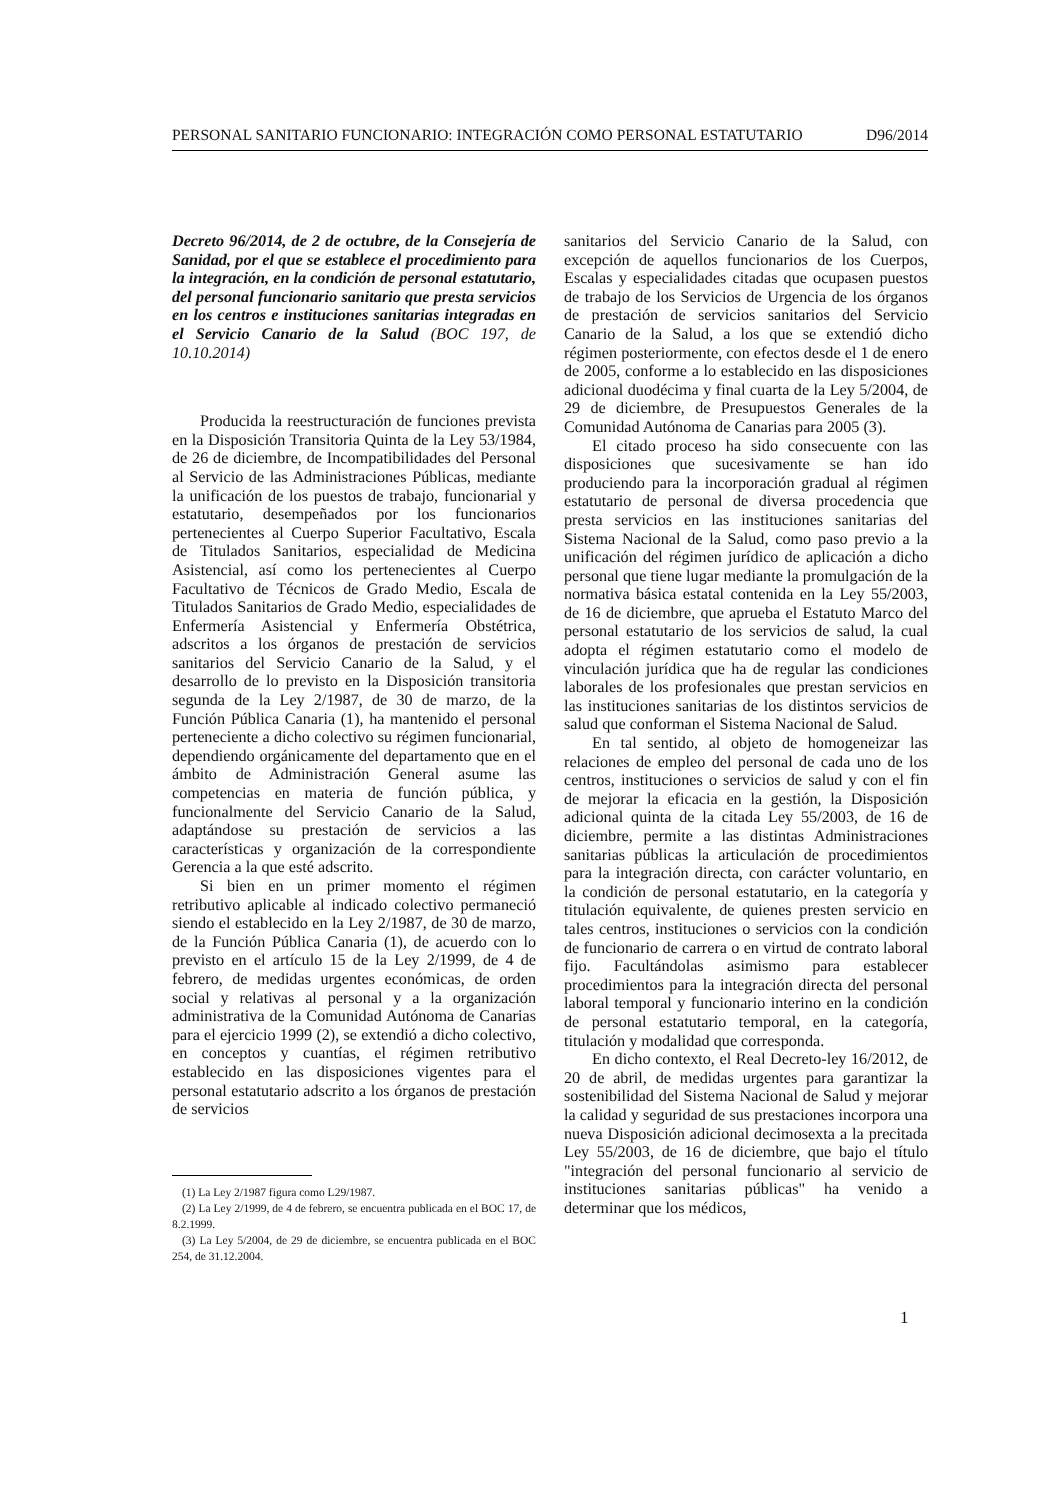PERSONAL SANITARIO FUNCIONARIO: INTEGRACIÓN COMO PERSONAL ESTATUTARIO D96/2014
Decreto 96/2014, de 2 de octubre, de la Consejería de Sanidad, por el que se establece el procedimiento para la integración, en la condición de personal estatutario, del personal funcionario sanitario que presta servicios en los centros e instituciones sanitarias integradas en el Servicio Canario de la Salud (BOC 197, de 10.10.2014)
Producida la reestructuración de funciones prevista en la Disposición Transitoria Quinta de la Ley 53/1984, de 26 de diciembre, de Incompatibilidades del Personal al Servicio de las Administraciones Públicas, mediante la unificación de los puestos de trabajo, funcionarial y estatutario, desempeñados por los funcionarios pertenecientes al Cuerpo Superior Facultativo, Escala de Titulados Sanitarios, especialidad de Medicina Asistencial, así como los pertenecientes al Cuerpo Facultativo de Técnicos de Grado Medio, Escala de Titulados Sanitarios de Grado Medio, especialidades de Enfermería Asistencial y Enfermería Obstétrica, adscritos a los órganos de prestación de servicios sanitarios del Servicio Canario de la Salud, y el desarrollo de lo previsto en la Disposición transitoria segunda de la Ley 2/1987, de 30 de marzo, de la Función Pública Canaria (1), ha mantenido el personal perteneciente a dicho colectivo su régimen funcionarial, dependiendo orgánicamente del departamento que en el ámbito de Administración General asume las competencias en materia de función pública, y funcionalmente del Servicio Canario de la Salud, adaptándose su prestación de servicios a las características y organización de la correspondiente Gerencia a la que esté adscrito.
Si bien en un primer momento el régimen retributivo aplicable al indicado colectivo permaneció siendo el establecido en la Ley 2/1987, de 30 de marzo, de la Función Pública Canaria (1), de acuerdo con lo previsto en el artículo 15 de la Ley 2/1999, de 4 de febrero, de medidas urgentes económicas, de orden social y relativas al personal y a la organización administrativa de la Comunidad Autónoma de Canarias para el ejercicio 1999 (2), se extendió a dicho colectivo, en conceptos y cuantías, el régimen retributivo establecido en las disposiciones vigentes para el personal estatutario adscrito a los órganos de prestación de servicios
(1) La Ley 2/1987 figura como L29/1987.
(2) La Ley 2/1999, de 4 de febrero, se encuentra publicada en el BOC 17, de 8.2.1999.
(3) La Ley 5/2004, de 29 de diciembre, se encuentra publicada en el BOC 254, de 31.12.2004.
sanitarios del Servicio Canario de la Salud, con excepción de aquellos funcionarios de los Cuerpos, Escalas y especialidades citadas que ocupasen puestos de trabajo de los Servicios de Urgencia de los órganos de prestación de servicios sanitarios del Servicio Canario de la Salud, a los que se extendió dicho régimen posteriormente, con efectos desde el 1 de enero de 2005, conforme a lo establecido en las disposiciones adicional duodécima y final cuarta de la Ley 5/2004, de 29 de diciembre, de Presupuestos Generales de la Comunidad Autónoma de Canarias para 2005 (3).
El citado proceso ha sido consecuente con las disposiciones que sucesivamente se han ido produciendo para la incorporación gradual al régimen estatutario de personal de diversa procedencia que presta servicios en las instituciones sanitarias del Sistema Nacional de la Salud, como paso previo a la unificación del régimen jurídico de aplicación a dicho personal que tiene lugar mediante la promulgación de la normativa básica estatal contenida en la Ley 55/2003, de 16 de diciembre, que aprueba el Estatuto Marco del personal estatutario de los servicios de salud, la cual adopta el régimen estatutario como el modelo de vinculación jurídica que ha de regular las condiciones laborales de los profesionales que prestan servicios en las instituciones sanitarias de los distintos servicios de salud que conforman el Sistema Nacional de Salud.
En tal sentido, al objeto de homogeneizar las relaciones de empleo del personal de cada uno de los centros, instituciones o servicios de salud y con el fin de mejorar la eficacia en la gestión, la Disposición adicional quinta de la citada Ley 55/2003, de 16 de diciembre, permite a las distintas Administraciones sanitarias públicas la articulación de procedimientos para la integración directa, con carácter voluntario, en la condición de personal estatutario, en la categoría y titulación equivalente, de quienes presten servicio en tales centros, instituciones o servicios con la condición de funcionario de carrera o en virtud de contrato laboral fijo. Facultándolas asimismo para establecer procedimientos para la integración directa del personal laboral temporal y funcionario interino en la condición de personal estatutario temporal, en la categoría, titulación y modalidad que corresponda.
En dicho contexto, el Real Decreto-ley 16/2012, de 20 de abril, de medidas urgentes para garantizar la sostenibilidad del Sistema Nacional de Salud y mejorar la calidad y seguridad de sus prestaciones incorpora una nueva Disposición adicional decimosexta a la precitada Ley 55/2003, de 16 de diciembre, que bajo el título "integración del personal funcionario al servicio de instituciones sanitarias públicas" ha venido a determinar que los médicos,
1